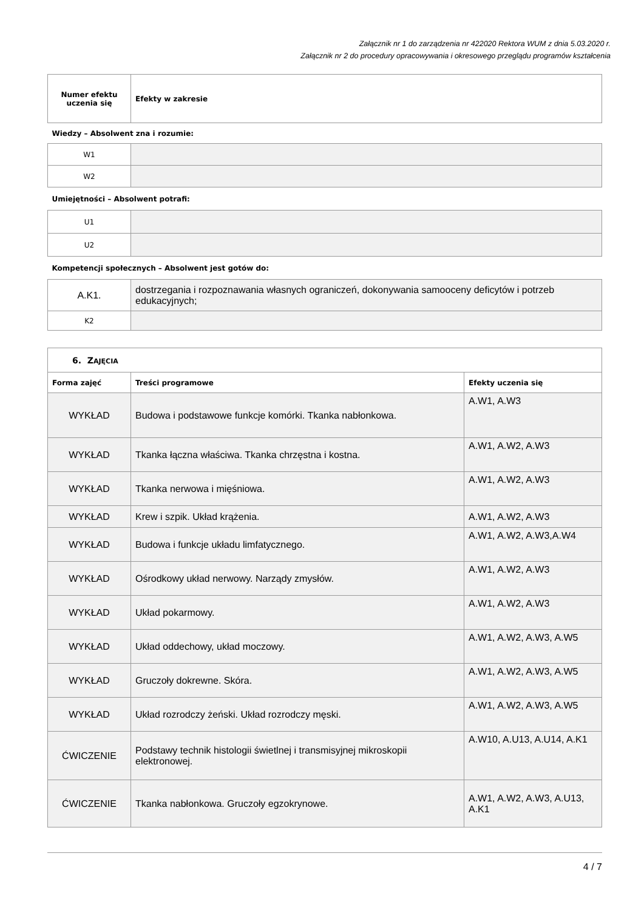Załącznik nr 1 do zarządzenia nr 422020 Rektora WUM z dnia 5.03.2020 r.
Załącznik nr 2 do procedury opracowywania i okresowego przeglądu programów kształcenia
| Numer efektu uczenia się | Efekty w zakresie |
| Wiedzy – Absolwent zna i rozumie: | |
| W1 | |
| W2 | |
| Umiejętności – Absolwent potrafi: | |
| U1 | |
| U2 | |
| Kompetencji społecznych – Absolwent jest gotów do: | |
| A.K1. | dostrzegania i rozpoznawania własnych ograniczeń, dokonywania samooceny deficytów i potrzeb edukacyjnych; |
| K2 | |
| 6. Z AJĘCIA | | |
| Forma zajęć | Treści programowe | Efekty uczenia się |
| WYKŁAD | Budowa i podstawowe funkcje komórki. Tkanka nabłonkowa. | A.W1, A.W3 |
| WYKŁAD | Tkanka łączna właściwa. Tkanka chrzęstna i kostna. | A.W1, A.W2, A.W3 |
| WYKŁAD | Tkanka nerwowa i mięśniowa. | A.W1, A.W2, A.W3 |
| WYKŁAD | Krew i szpik. Układ krążenia. | A.W1, A.W2, A.W3 |
| WYKŁAD | Budowa i funkcje układu limfatycznego. | A.W1, A.W2, A.W3,A.W4 |
| WYKŁAD | Ośrodkowy układ nerwowy. Narządy zmysłów. | A.W1, A.W2, A.W3 |
| WYKŁAD | Układ pokarmowy. | A.W1, A.W2, A.W3 |
| WYKŁAD | Układ oddechowy, układ moczowy. | A.W1, A.W2, A.W3, A.W5 |
| WYKŁAD | Gruczoły dokrewne. Skóra. | A.W1, A.W2, A.W3, A.W5 |
| WYKŁAD | Układ rozrodczy żeński. Układ rozrodczy męski. | A.W1, A.W2, A.W3, A.W5 |
| ĆWICZENIE | Podstawy technik histologii świetlnej i transmisyjnej mikroskopii elektronowej. | A.W10, A.U13, A.U14, A.K1 |
| ĆWICZENIE | Tkanka nabłonkowa. Gruczoły egzokrynowe. | A.W1, A.W2, A.W3, A.U13, A.K1 |
4 / 7